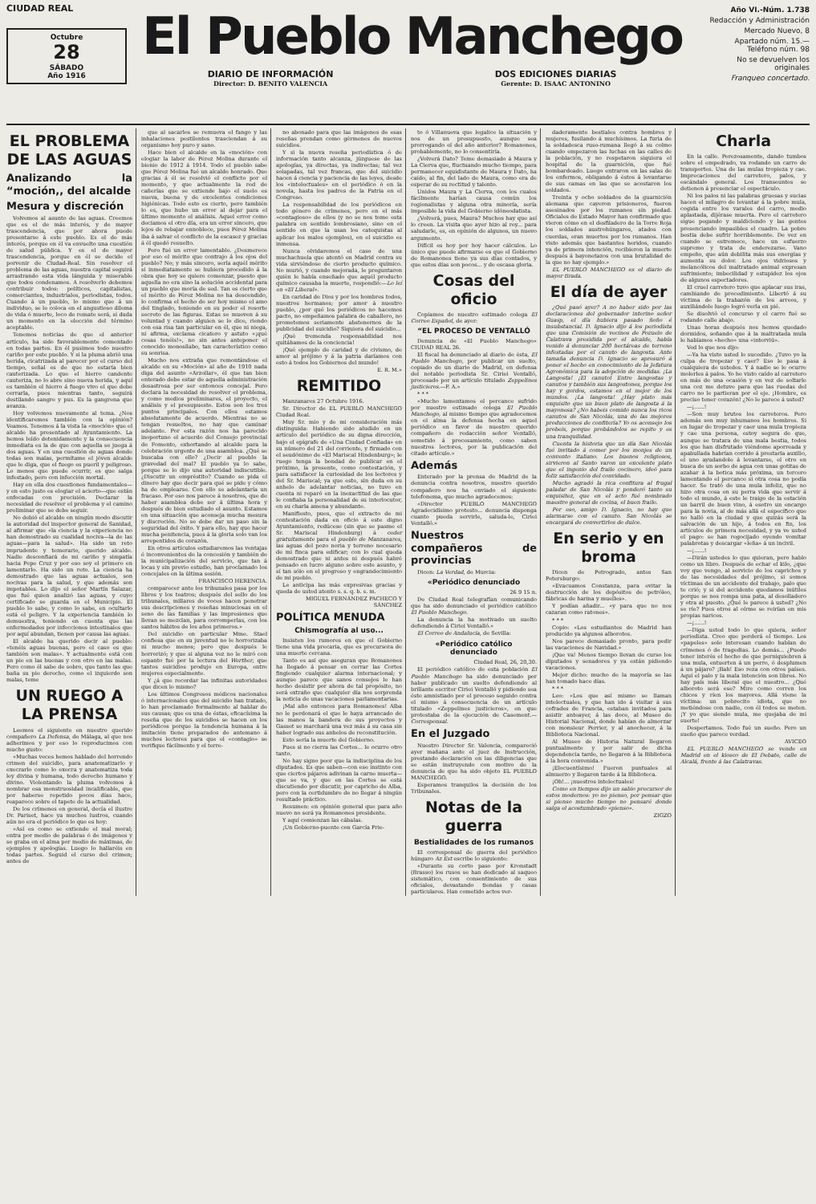CIUDAD REAL
Octubre
28
SÁBADO
Año 1916
El Pueblo Manchego
DIARIO DE INFORMACIÓN DOS EDICIONES DIARIAS
Director: D. BENITO VALENCIA Gerente: D. ISAAC ANTONINO
Año VI.-Núm. 1.738
Redacción y Administración
Mercado Nuevo, 8
Apartado núm. 15.— Teléfono núm. 98
No se devuelven los originales
Franqueo concertado.
EL PROBLEMA DE LAS AGUAS
Analizando la “moción,, del alcalde
Mesura y discreción
Volvemos al asunto de las aguas. Creemos que es el de más interés, y de mayor trascendencia, que por ahora puede presentarse á este pueblo. Es el de más interés, porque en él va envuelto una cuestión de salud pública. Y es el de mayor trascendencia, porque en él se decide el porvenir de Ciudad-Real. Sin resolver el problema de las aguas, nuestra capital seguirá arrastrando esta vida lánguida y miserable que todos condenamos. A resolverlo debemos contribuir todos: políticos, capitalistas, comerciantes, industriales, periodistas, todos. Cuando á un pueblo, lo mismo que á un individuo, se le coloca en el angustioso dilema de vida ó muerte, loco de remate será, si duda un momento en la elección del término aceptable.
Tenemos noticias de que el anterior artículo, ha sido favorablemente comentado en todas partes. En él pusimos todo nuestro cariño por este pueblo. Y si la pluma abrió una herida, cicatrizada al parecer por el curso del tiempo, señal es de que no estaría bien cauterizada. Lo que el hierro candente cauteriza, no lo abre sino nueva herida, y aquí es también el hierro á fuego vivo el que debe cerrarla, pues mientras tanto, seguirá destilando sangre y pus. Es la gangrena que avanza.
Hoy volvemos nuevamente al tema. ¿Nos identificaremos también con la opinión? Veamos. Tenemos á la vista la «moción» que el alcalde ha presentado al Ayuntamiento. La hemos leído detenidamente y la consecuencia inmediata es la de que con aquella se juega á dos aguas. Y en una cuestión de aguas donde todas son malas, permítame el jóven alcalde que le diga, que el fuego es pueril y peligroso. Lo menos que puede ocurrir, es que salga infestado, pero con infección mortal.
Hay en ella dos cuestiones fundamentales—y en esto justo es elogiar el acierto—que están enfocadas con precisión. Declarar la necesidad de resolver el problema y el camino preliminar que se debe seguir.
No debió el alcalde en ningún modo discutir la autoridad del inspector general de Sanidad, al afirmar que «la ciencia y la experiencia no han demostrado su cualidad nociva—la de las aguas—para la salud». Ha sido un reto imprudente y temerario, querido alcalde. Nadie desconfiará de mi cariño y simpatía hacia Pepe Cruz y por eso soy el primero en lamentarlo. Ha sido un reto. La ciencia ha demostrado que las aguas actuales, son nocivas para la salud, y que además son impotables. Lo dijo el señor Martín Salazar, que fué quien analizó las aguas, y cuyo certificado se guarda en el Municipio. El pueblo lo sabe, y como lo sabe, en ocultarlo está el peligro. Y la experiencia también lo demuestra, teniendo en cuenta que las enfermedades por infecciones intestinales que por aquí abundan, tienen por causa las aguas.
El alcalde ha querido decir al pueblo: «tenéis aguas buenas, pero el caso es que también son malas». Y actualmente está con un pie en las buenas y con otro en las malas. Pero como él sabe de sobro, que tanto las que baña su pie derecho, como el izquierdo son malas, teme
UN RUEGO A LA PRENSA
Leemos el siguiente en nuestro querido compañero La Defensa, de Málaga, al que nos adherimos y por eso lo reproducimos con mucho gusto:
«Muchas veces hemos hablado del horrendo crimen del suicidio, para anatematizarlo y execrarlo como lo execra y anatematiza toda ley divina y humana, todo derecho humano y divino. Violentando la pluma volvemos á nombrar esa monstruosidad incalificable, que por haberse repetido pocos días hace, reaparece sobre el tapete de la actualidad.
De los crímenes en general, decía el ilustre Dr. Pariset, hace ya muchos lustros, cuando aún no era el periódico lo que es hoy:
«Así es como se extiende el mal moral; entra por medio de palabras ó de imágenes y se graba en el alma por medio de máximas, de ejemplos y apologías. Luego lo hallaréis en todas partes. Seguid el curso del crimen; antes de
que al sacarlos se remueva el fango y las inhalaciones pestilentes trasciendan á su organismo hoy puro y sano.
Hace bien el alcalde en la «moción» con elogiar la labor de Pérez Molina durante el bienio de 1912 á 1914. Todo el pueblo sabe que Pérez Molina fué un alcalde honrado. Que gracias á él se resolvió el conflicto por el momento, y que actualmente la red de cañerías que se extiende bajo el suelo es nueva, buena y de excelentes condiciones higiénicas. Todo esto es cierto, pero también lo es, que hubo un error al dejar para el último momento el análisis. Aquel error como decíamos el otro día, era un error sincero, que lejos de rebajar ennoblece, pues Pérez Molina iba á salvar el conflicto de la escasez y gracias á él quedó resuelto.
Pero fué un error lamentable. ¿Desmerece por eso el mérito que contrajo á los ojos del pueblo? No; y más sincero, sería aquél mérito si inmediatamente se hubiera procedido á la obra que hoy se quiere comenzar, puesto que aquella no era sino la solución accidental para un pueblo que moría de sed. Tan es cierto que el mérito de Pérez Molina no ha descendido, lo confirma el hecho de ser hoy mismo el amo del tinglado, teniendo en su poder el resorte secreto de las figuras. Estas se mueven á su voluntad y cuando alguien se lo dice, riendo con esa risa tan particular en él, que ni niega, ni afirma, exclama cicatero y astuto «¡qué cosas tenéis!», no sin antes anteponer el conocido monosílabo, tan característico como su sonrisa.
Mucho nos extraña que remontándose el alcalde en su «Moción» al año de 1910 nada diga del asunto «Arzollar», él que tan bien enterado debe estar de aquella administración desastrosa por ser entonces concejal. Pero declara la necesidad de resolver el problema, y como medios preliminares, el proyecto, el análisis y el presupuesto. Estos son los tres puntos principales. Con ellos estamos absolutamente de acuerdo. Mientras no se tengan resueltos, no hay que caminar adelante. Por esta razón nos ha parecido inoportuno el acuerdo del Consejo provincial de Fomento, exhortando al alcalde para la celebración urgente de una asamblea. ¿Qué se buscaba con ello? ¿Decir al pueblo la gravedad del mal? El pueblo ya lo sabe, porque se lo dijo una autoridad indiscutible. ¿Discutir un empréstito? Cuando se pida el dinero hay que decir para qué se pide y cómo ha de emplearse. Con ello se adelantaría un fracaso. Por eso nos parece á nosotros, que de haber asamblea debe ser á última hora y después de bien estudiado el asunto. Estamos en una situación que aconseja mucha mesura y discreción. No se debe dar un paso sin la seguridad del éxito. Y para ello, hay que hacer mucha penitencia, pues á la gloria solo van los arrepentidos de corazón.
En otros artículos estudiaremos las ventajas é inconvenientes de la concesión y también de la municipalización del servicio, que tan á locas y sin previo estudio, han proclamado los concejales en la última sesión.
FRANCISCO HERENCIA.
comparecer ante los tribunales pasa por los libros y los teatros; después del sello de los tribunales, millares de voces hacen penetrar sus descripciones y reseñas minuciosas en el seno de las familias y las impresiones que llevan se mezclan, para corromperlas, con los santos hábitos de los años primeros.»
Del suicidio en particular Mme. Stael confiesa que en su juventud no le horrorizaba ni mucho menos; pero que después le horrorizó; y que si alguna vez no le miró con espanto fué por la lectura del Werther, que tantos suicidios produjo en Europa, entre mujeres especialmente.
Y ¿á que recordar las infinitas autoridades que dicen lo mismo?
Los últimos Congresos médicos nacionales ó internacionales que del suicidio han tratado, lo han proclamado formalmente al hablar de sus causas; que es una de éstas, eficacísima la reseña que de los suicidios se hacen en los periódicos porque la tendencia humana á la imitación tiene preparados de antemano á muchos lectores para que el «contagio» se verifique fácilmente y el terre-
no abonado para que las imágenes de esas reseñas prendan como gérmenes de nuevos suicidios.
Y si la nueva reseña periodística ó de información tanto alcanza, júzguese de las apologías, ya directas, ya indirectas; tal vez solapadas, tal vez francas, que del suicidio hacen á ciencia y paciencia de las leyes, desde los «intelectuales» en el periódico ó en la novela, hasta los padres de la Patria en el Congreso.
La responsabilidad de los periódicos en todo género de crímenes, pero en el más «contagioso» de ellos (y no se nos tome esta palabra en sentido lombrosiano, sino en el sentido en que la usan los catequistas al aplicar los malos ejemplos), en el suicidio es inmensa.
Nunca olvidaremos el caso de una muchachuela que atentó en Madrid contra su vida sirviéndose de cierto producto químico. No murió, y cuando mejorada, le preguntaron quién le había enseñado que aquél producto químico causaba la muerte, respondió:—Lo leí en «El Liberal».
En caridad de Dios y por los hombres todos, nuestros hermanos; por amor á nuestro pueblo, ¿por qué los periódicos no hacemos pacto, no empeñamos palabra de caballero, no prometemos seriamente abstenernos de la publicidad del suicidio? Siquiera del suicidio...
¡Qué tremenda responsabilidad nos quitábamos de la conciencia!
¡Qué ejemplo de caridad y de civismo, de amor al prójimo y á la patria daríamos con esto á todos los Gobiernos del mundo!
E. R. M.»
REMITIDO
Manzanares 27 Octubre 1916.
Sr. Director de EL PUEBLO MANCHEGO Ciudad Real.
Muy Sr. mío y de mi consideración más distinguida: Habiendo sido aludido en un artículo del periódico de su digna dirección, bajo el epígrafe de «Una Ciudad Confiada» en su número del 21 del corriente, y firmado con el seudónimo de «El Mariscal Hindenburg»; le ruego tenga la bondad de publicar en el próximo, la presente, como contestación, y para satisfacer la curiosidad de los lectores y del Sr. Mariscal; ya que este, sin duda en su anhelo de adelantar noticias, no tuvo en cuenta ni reparó en la inexactitud de las que le confiaba la personalidad de su interlocutor, en su charla amena y abundante.
Manifiesto, pues, que el extracto de mi contestación dada en oficio á este digno Ayuntamiento, redúcese (sin que se pasme el Sr. Mariscal Hindenburg) á ceder gratuitamente para el pueblo de Manzanares, las aguas del pozo noria y terreno necesario de mi finca para edificar; con lo cual queda demostrado que ni antes ni después habré pensado en lucro alguno sobre este asunto, y sí tan sólo en el progreso y engrandecimiento de mi pueblo.
Le anticipa las más expresivas gracias y queda de usted atento s. s. q. b. s. m.
MIGUEL FERNÁNDEZ PACHECO Y SÁNCHEZ
POLÍTICA MENUDA
Chismografía al uso...
Insisten los rumores en que el Gobierno tiene una vida precaria, que es precursora de una muerte cercana.
Tanto es así que aseguran que Romanones ha llegado á pensar en cerrar las Cortes fingiendo cualquier alarma internacional; y aunque parece que sanos consejos le han hecho desistir por ahora de tal propósito, no será extraño que cualquier día nos sorprenda la noticia de unas vacaciones parlamentarias.
¡Mal año entonces para Romanones! Alba no le perdonará el que le haya arrancado de las manos la bandera de sus proyectos y Gasset se marchará una vez más á su casa sin haber logrado sus anhelos de reconstitución.
Esto sería la muerte del Gobierno.
Pues si no cierra las Cortes... le ocurre otro tanto.
No hay signo peor que la indisciplina de los diputados. Es que saben—con ese instinto con que ciertos pájaros adivinan la carne muerta—que se va, y que en las Cortes se está discutiendo por discutir, por capricho de Alba, pero con la certidumbre de no llegar á ningún resultado práctico.
Resumen: en opinión general que para año nuevo no será ya Romanones presidente.
Y aquí comienzan las cábalas.
¡Un Gobierno-puente con García Prie-
to ó Villanueva que legalice la situación y nos de un presupuesto, aunque sea prorrogando el del año anterior? Romanones, probablemente, no lo consentiría.
¿Volverá Dato? Teme demasiado á Maura y La Cierva que, fluctuando mucho tiempo, para permanecer equidistante de Maura y Dato, ha caído, al fin, del lado de Maura, como era de esperar de su rectitud y talento.
Unidos Maura y La Cierva, con los cuales fácilmente harían causa común los regionalistas y alguna otra minoría, sería imposible la vida del Gobierno idóneodatista.
¿Volverá, pues, Maura? Muchos hay que así lo creen. La visita que ayer hizo al rey... para saludarle, es, en opinión de algunos, un nuevo argumento.
Difícil es hoy por hoy hacer cálculos. Lo único que puede afirmarse es que el Gobierno de Romanones tiene ya sus días contados, y que estos días son pocos... y de escasa gloria.
Cosas del oficio
Copiamos de nuestro estimado colega El Correo Español, de ayer:
“EL PROCESO DE VENTALLÓ
Denuncia de «El Pueblo Manchego» CIUDAD REAL 26.
El fiscal ha denunciado al diario de ésta, El Pueblo Manchego, por publicar un suelto, copiado de un diario de Madrid, en defensa del notable periodista Sr. Ciriei Ventalló, procesado por un artículo titulado Zeppelines justicieros.—P. A.»
* * *
«Mucho lamentamos el percance sufrido por nuestro estimado colega El Pueblo Manchego, al mismo tiempo que agradecemos en el alma la defensa hecha en aquel periódico en favor de nuestro querido compañero de redacción señor Ventalló, sometido á procesamiento, como saben nuestros lectores, por la publicación del citado artículo.»
Además
Enterado por la prensa de Madrid de la denuncia contra nosotros, nuestro querido compañero nos ha enviado el siguiente telefonema, que mucho agradecemos:
«Director PUEBLO MANCHEGO Agradecidísimo protesto... denuncia disponga cuanto pueda servirle, saluda-le, Ciriei Ventalló.»
Nuestros compañeros de provincias
Dicen: La Verdad, de Murcia:
«Periódico denunciado
26 9 15 n.
De Ciudad Real telegrafían comunicando que ha sido denunciado el periódico católico El Pueblo Manchego.
La denuncia la ha motivado un suelto defendiendo á Ciriei Ventalló.»
El Correo de Andalucía, de Sevilla:
«Periódico católico denunciado
Ciudad Real, 26, 20,30.
El periódico católico de esta población El Pueblo Manchego ha sido denunciado por haber publicado un suelto defendiendo al brillante escritor Ciriei Ventalló y pidiendo sea éste amnistiado por el proceso seguido contra el mismo á consecuencia de un artículo titulado «Zeppelines justicieros», en que protestaba de la ejecución de Casement.—Corresponsal.
En el Juzgado
Nuestro Director Sr. Valencia, compareció ayer mañana ante el juez de Instrucción, prestando declaración en las diligencias que se están instruyendo con motivo de la denuncia de que ha sido objeto EL PUEBLO MANCHEGO.
Esperamos tranquilos la decisión de los Tribunales.
Notas de la guerra
Bestialidades de los rumanos
El corresponsal de guerra del periódico húngaro Az Est escribe lo siguiente:
«Durante su corto paso por Kronstadt (Brasso) los rusos se han dedicado al saqueo sistemático, con consentimiento de sus oficiales, devastando tiendas y casas particulares. Han cometido actos ver-
daderamente bestiales contra hombres y mujeres, fusilando á muchísimos. La furia de la soldadesca ruso-rumana llegó á su colmo cuando empezaron las luchas en las calles de la población, y no respetaron siquiera el hospital de la guarnición, que fué bombardeado. Luego entraron en las salas de los enfermos, obligando á éstos á levantarse de sus camas en las que se acostaron los soldados.
Treinta y ocho soldados de la guarnición alemana que cayeron prisioneros, fueron asesinados por los rumanos sin piedad. Oficiales de Estado Mayor han confirmado que vieron cómo en el desfiladero de la Torre Roja los soldados austrohúngaros, atados con cuerdas, eran muertos por los rumanos. Han visto además que bastantes heridos, cuando ya de primera intención, recibieron la muerte después á bayonetazos con una brutalidad de la que no hay ejemplo.»
EL PUEBLO MANCHEGO es el diario de mayor tirada.
El día de ayer
¿Qué pasó ayer? A no haber sido por las declaraciones del gobernador interino señor Guasp, el día hubiera pasado ñoño é insubstancial. D. Ignacio dijo á los periodista que una Comisión de vecinos de Pozuelo de Calatrava presidida por el alcalde, había venido á denunciar 200 hectáreas de terreno infestadas por el canuto de langosta. Ante tamaña denuncia D. Ignacio se apresuró á poner el hecho en conocimiento de la Jefatura Agronómica para la adopción de medidas. ¡La Langosta! ¡El canutol Entre langostas y canutos y también sus langostones, porque los hay y gordos, estamos en el mejor de los mundos. ¡La langosta! ¿Hay plato más exquisito que un buen plato de langosta á la mayonesa? ¿No habeis comido nunca los ricos canutos de San Nicolás, una de las mejores producciones de confitería? Yo os aconsejo los probeis, porque probándolos se repite y es una tranquilidad.
Cuenta la historia que un día San Nicolás fué invitado á comer por los monjes de un convento italiano. Los buenos religiosos, sirvieron al Santo varon un excelente plato que el ingenio del fraile cocinero, ideó para feliz satisfacción del convidado.
Mucho agradó la rica confitura al frugal paladar de San Nicolás y ponderó tanto su exquisitez, que en el acto fué nombrado maestro general de cocina, el buen fraile.
Por eso, amigo D. Ignacio, no hay que alarmarse con el canuto. San Nicolás se encargará de convertirlos de dulce.
En serio y en broma
Dicen de Petrogrado, antes San Petersburgo:
«Evacuamos Constanza, para evitar la destrucción de los depósitos de petróleo, fábricas de harina y muelles».
Y podían añadir... «y para que no nos cazaran como ratones».
* * *
Copio: «Los estudiantes de Madrid han producido ya algunos alborotos.
Nos parece demasiado pronto, para pedir las vacaciones de Navidad.»
¡Que va! Menos tiempo llevan de curso los diputados y senadores y ya están pidiendo vacaciones.
Mejor dicho: mucho de la mayoría se las han tomado hace días.
* * *
Leo: «Los que así mismo se llaman intelectuales, y que han ido á visitar á sus cofrades de Francia, estaban invitados para asistir anteayer, á las doce, al Museo de Historial Nacional, donde habían de almorzar con monsieur Perrier, y al anochecer, á la Biblioteca Nacional.
Al Museo de Historia Natural llegaron puntualmente y por salir de dicha dependencia tarde, no llegaron á la Biblioteca á la hora convenida.»
¡Elocuentísimo! Fueron puntuales al almuerzo y llegaron tarde á la Biblioteca.
¡Oh!... ¡nuestros intelectuales!
Como en tiempos dijo un sabio precursor de estos modernos: yo no pienso, por pensar que si pienso mucho tiempo no pensaré donde salga el acostumbrado «pienso».
ZIGZO
Charla
En la calle. Perezosamente, dando tumbos sobre el empedrado, va rodando un carro de transportes. Una de las mulas tropieza y cae. Imprecaciones del carretero, palos, y escándalo general. Los transeuntes se detienen á presenciar el espectáculo.
Ni los palos ni las palabras gruesas y sucias hacen el milagro de levantar á la pobre mula, cogida entre los varales del carro, medio aplastada, dijérase muerta. Pero el carretero sigue pegando y maldiciendo y las gentes presenciando impasibles el cuadro. La pobre bestia debe sufrir horriblemente. De vez en cuando se estremece, hace un esfuerzo supremo y trata de enderezarse. Vano empeño, que aún debilita más sus energías y aumenta su dolor. Los ojos vidriosos y melancólicos del maltratado animal expresan sufrimiento; imbecilidad y estupidez los ojos de algunos espectadores.
El cruel carretero tuvo que aplacar sus iras, cambiando de procedimiento. Libertó á su víctima de la trabazón de los arreos, y auxiliándole luego logró verla en pié.
Se disolvió el concurso y el carro fué se rodando calle abajo.
Unas horas después nos hemos quedado dormidos, soñando que á la maltratada mula le habíamos «hecho» una «interviú».
Ved lo que nos dijo:
—Ya ha visto usted lo sucedido. ¿Tuvo yo la culpa de tropezar y caer? Eso le pasa á cualquiera de ustedes. Y á nadie se le ocurre molerles á palos. Yo he visto caído al carretero en más de una ocasión y en vez de soltarle una coz me detuve para que las ruedas del carro no le partieran por el eje. ¡Hombre, es preciso tener corazón! ¿No le parece á usted?
—¡......!
—Son muy brutos los carreteros. Pero además son muy inhumanos los hombres. Si en lugar de tropezar y caer una mula tropieza y cae una persona, estoy segura de que, aunque se tratara de una mala bestia, todos los que han disfrutado viéndome aporreada y apabullada habrían corrido á prestarla auxilio, el uno ayudandole á levantarse, el otro en busca de un sorbo de agua con unas gotitas de azahar á la botica más próxima, un tercero lamentando el percance si otra cosa no podía hacer. Se trató de una mula infeliz, que no hizo otra cosa en su perra vida que servir á todo el mundo, á este le traigo de la estación un barril de buen vino, á esotro un encargo para la novia, al de más allá el específico que no halló en la ciudad y que quizás será la salvación de un hijo, á todos en fin, los artículos de primera necesidad, y ya ve usted el pago: se han regocijado oyendo vomitar palabrotas y descargar «leña» á un incivil.
—¡......!
—Dirán ustedes lo que quieran, pero hablo como un libro. Después de echar el kilo, ¿que voy que vengo, al servicio de los caprichos y de las necesidades del prójimo, si somos víctimas de un accidente del trabajo, palo que te crió; y si del accidente quedamos inútiles porque se nos rompa una pata, al desolladero y otra al puesto. ¿Qué le parece á usted? ¿No se ríe? Pues otros al oírme se reirían en mis propias narices.
—¡......!
—Diga usted todo lo que quiera, señor periodista. Creo que perderá el tiempo. Los «papeles» solo interesan cuando hablan de crímenes ó de tragedias. Lo demás... ¿Puede tener interés el hecho de que perniquiebren á una mula, entuerten á un perro, ó desplumen á un pájaro? ¡Bah! Eso reza con otros países. Aquí el palo y la mala intención son libres. No hay país más liberal que el nuestro... ¿Qué alboroto será ese? Mire como corren los chicos y ríen los mayores. Allá viene la víctima: un pobrecito idiota, que no metiéndose con nadie, con él todos se meten. ¡Y yo que siendo mula, me quejaba de mi suerte!
Despertamos. Todo fué un sueño. Pero un sueño que parece verdad.
AVICEO
EL PUEBLO MANCHEGO se vende en Madrid en el kiosco de El Debate, calle de Alcalá, frente á las Calatravas.